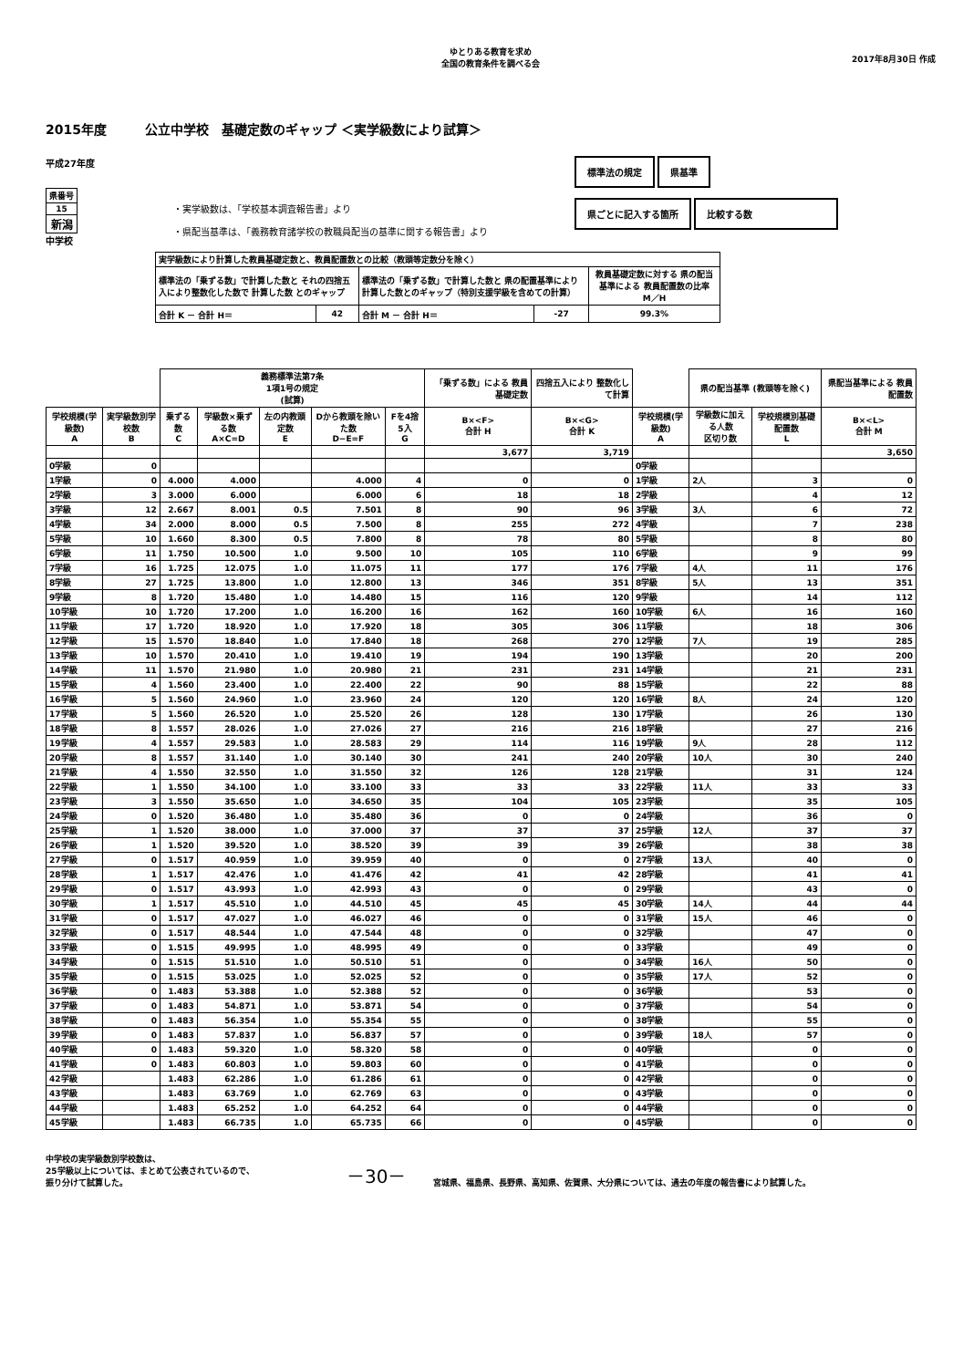ゆとりある教育を求め
全国の教育条件を調べる会
2017年8月30日 作成
2015年度　　　公立中学校　基礎定数のギャップ ＜実学級数により試算＞
平成27年度
| 県番号 |
| 15 |
| 新潟 |
中学校
・実学級数は、「学校基本調査報告書」より
・県配当基準は、「義務教育諸学校の教職員配当の基準に関する報告書」より
標準法の規定 県基準
県ごとに記入する箇所 比較する数
| 実学級数により計算した教員基礎定数と、教員配置数との比較（教頭等定数分を除く） | | | | |
| 標準法の「乗ずる数」で計算した数と それの四捨五入により整数化した数で 計算した数 とのギャップ | | 標準法の「乗ずる数」で計算した数と 県の配置基準により計算した数とのギャップ（特別支援学級を含めての計算） | | 教員基礎定数に対する 県の配当基準による 教員配置数の比率 M／H |
| 合計 K － 合計 H＝ | 42 | 合計 M － 合計 H＝ | -27 | 99.3% |
| | | 義務標準法第7条 1項1号の規定 (試算) | | | | | 「乗ずる数」による 教員基礎定数 | 四捨五入により 整数化して計算 | | 県の配当基準 (教頭等を除く) | | 県配当基準による 教員配置数 |
| 学校規模(学級数) A | 実学級数別学校数 B | 乗ずる数 C | 学級数×乗ずる数 A×C=D | 左の内教頭定数 E | Dから教頭を除いた数 D−E=F | Fを4捨5入 G | B×<F> 合計 H | B×<G> 合計 K | 学校規模(学級数) A | 学級数に加える人数 区切り数 | 学校規模別基礎配置数 L | B×<L> 合計 M |
| | | | | | | | 3,677 | 3,719 | | | | 3,650 |
| 0学級 | 0 | | | | | | | | 0学級 | | | |
| 1学級 | 0 | 4.000 | 4.000 | | 4.000 | 4 | 0 | 0 | 1学級 | 2人 | 3 | 0 |
| 2学級 | 3 | 3.000 | 6.000 | | 6.000 | 6 | 18 | 18 | 2学級 | | 4 | 12 |
| 3学級 | 12 | 2.667 | 8.001 | 0.5 | 7.501 | 8 | 90 | 96 | 3学級 | 3人 | 6 | 72 |
| 4学級 | 34 | 2.000 | 8.000 | 0.5 | 7.500 | 8 | 255 | 272 | 4学級 | | 7 | 238 |
| 5学級 | 10 | 1.660 | 8.300 | 0.5 | 7.800 | 8 | 78 | 80 | 5学級 | | 8 | 80 |
| 6学級 | 11 | 1.750 | 10.500 | 1.0 | 9.500 | 10 | 105 | 110 | 6学級 | | 9 | 99 |
| 7学級 | 16 | 1.725 | 12.075 | 1.0 | 11.075 | 11 | 177 | 176 | 7学級 | 4人 | 11 | 176 |
| 8学級 | 27 | 1.725 | 13.800 | 1.0 | 12.800 | 13 | 346 | 351 | 8学級 | 5人 | 13 | 351 |
| 9学級 | 8 | 1.720 | 15.480 | 1.0 | 14.480 | 15 | 116 | 120 | 9学級 | | 14 | 112 |
| 10学級 | 10 | 1.720 | 17.200 | 1.0 | 16.200 | 16 | 162 | 160 | 10学級 | 6人 | 16 | 160 |
| 11学級 | 17 | 1.720 | 18.920 | 1.0 | 17.920 | 18 | 305 | 306 | 11学級 | | 18 | 306 |
| 12学級 | 15 | 1.570 | 18.840 | 1.0 | 17.840 | 18 | 268 | 270 | 12学級 | 7人 | 19 | 285 |
| 13学級 | 10 | 1.570 | 20.410 | 1.0 | 19.410 | 19 | 194 | 190 | 13学級 | | 20 | 200 |
| 14学級 | 11 | 1.570 | 21.980 | 1.0 | 20.980 | 21 | 231 | 231 | 14学級 | | 21 | 231 |
| 15学級 | 4 | 1.560 | 23.400 | 1.0 | 22.400 | 22 | 90 | 88 | 15学級 | | 22 | 88 |
| 16学級 | 5 | 1.560 | 24.960 | 1.0 | 23.960 | 24 | 120 | 120 | 16学級 | 8人 | 24 | 120 |
| 17学級 | 5 | 1.560 | 26.520 | 1.0 | 25.520 | 26 | 128 | 130 | 17学級 | | 26 | 130 |
| 18学級 | 8 | 1.557 | 28.026 | 1.0 | 27.026 | 27 | 216 | 216 | 18学級 | | 27 | 216 |
| 19学級 | 4 | 1.557 | 29.583 | 1.0 | 28.583 | 29 | 114 | 116 | 19学級 | 9人 | 28 | 112 |
| 20学級 | 8 | 1.557 | 31.140 | 1.0 | 30.140 | 30 | 241 | 240 | 20学級 | 10人 | 30 | 240 |
| 21学級 | 4 | 1.550 | 32.550 | 1.0 | 31.550 | 32 | 126 | 128 | 21学級 | | 31 | 124 |
| 22学級 | 1 | 1.550 | 34.100 | 1.0 | 33.100 | 33 | 33 | 33 | 22学級 | 11人 | 33 | 33 |
| 23学級 | 3 | 1.550 | 35.650 | 1.0 | 34.650 | 35 | 104 | 105 | 23学級 | | 35 | 105 |
| 24学級 | 0 | 1.520 | 36.480 | 1.0 | 35.480 | 36 | 0 | 0 | 24学級 | | 36 | 0 |
| 25学級 | 1 | 1.520 | 38.000 | 1.0 | 37.000 | 37 | 37 | 37 | 25学級 | 12人 | 37 | 37 |
| 26学級 | 1 | 1.520 | 39.520 | 1.0 | 38.520 | 39 | 39 | 39 | 26学級 | | 38 | 38 |
| 27学級 | 0 | 1.517 | 40.959 | 1.0 | 39.959 | 40 | 0 | 0 | 27学級 | 13人 | 40 | 0 |
| 28学級 | 1 | 1.517 | 42.476 | 1.0 | 41.476 | 42 | 41 | 42 | 28学級 | | 41 | 41 |
| 29学級 | 0 | 1.517 | 43.993 | 1.0 | 42.993 | 43 | 0 | 0 | 29学級 | | 43 | 0 |
| 30学級 | 1 | 1.517 | 45.510 | 1.0 | 44.510 | 45 | 45 | 45 | 30学級 | 14人 | 44 | 44 |
| 31学級 | 0 | 1.517 | 47.027 | 1.0 | 46.027 | 46 | 0 | 0 | 31学級 | 15人 | 46 | 0 |
| 32学級 | 0 | 1.517 | 48.544 | 1.0 | 47.544 | 48 | 0 | 0 | 32学級 | | 47 | 0 |
| 33学級 | 0 | 1.515 | 49.995 | 1.0 | 48.995 | 49 | 0 | 0 | 33学級 | | 49 | 0 |
| 34学級 | 0 | 1.515 | 51.510 | 1.0 | 50.510 | 51 | 0 | 0 | 34学級 | 16人 | 50 | 0 |
| 35学級 | 0 | 1.515 | 53.025 | 1.0 | 52.025 | 52 | 0 | 0 | 35学級 | 17人 | 52 | 0 |
| 36学級 | 0 | 1.483 | 53.388 | 1.0 | 52.388 | 52 | 0 | 0 | 36学級 | | 53 | 0 |
| 37学級 | 0 | 1.483 | 54.871 | 1.0 | 53.871 | 54 | 0 | 0 | 37学級 | | 54 | 0 |
| 38学級 | 0 | 1.483 | 56.354 | 1.0 | 55.354 | 55 | 0 | 0 | 38学級 | | 55 | 0 |
| 39学級 | 0 | 1.483 | 57.837 | 1.0 | 56.837 | 57 | 0 | 0 | 39学級 | 18人 | 57 | 0 |
| 40学級 | 0 | 1.483 | 59.320 | 1.0 | 58.320 | 58 | 0 | 0 | 40学級 | | 0 | 0 |
| 41学級 | 0 | 1.483 | 60.803 | 1.0 | 59.803 | 60 | 0 | 0 | 41学級 | | 0 | 0 |
| 42学級 | | 1.483 | 62.286 | 1.0 | 61.286 | 61 | 0 | 0 | 42学級 | | 0 | 0 |
| 43学級 | | 1.483 | 63.769 | 1.0 | 62.769 | 63 | 0 | 0 | 43学級 | | 0 | 0 |
| 44学級 | | 1.483 | 65.252 | 1.0 | 64.252 | 64 | 0 | 0 | 44学級 | | 0 | 0 |
| 45学級 | | 1.483 | 66.735 | 1.0 | 65.735 | 66 | 0 | 0 | 45学級 | | 0 | 0 |
中学校の実学級数別学校数は、
25学級以上については、まとめて公表されているので、
振り分けて試算した。
－30－
宮城県、福島県、長野県、高知県、佐賀県、大分県については、過去の年度の報告書により試算した。